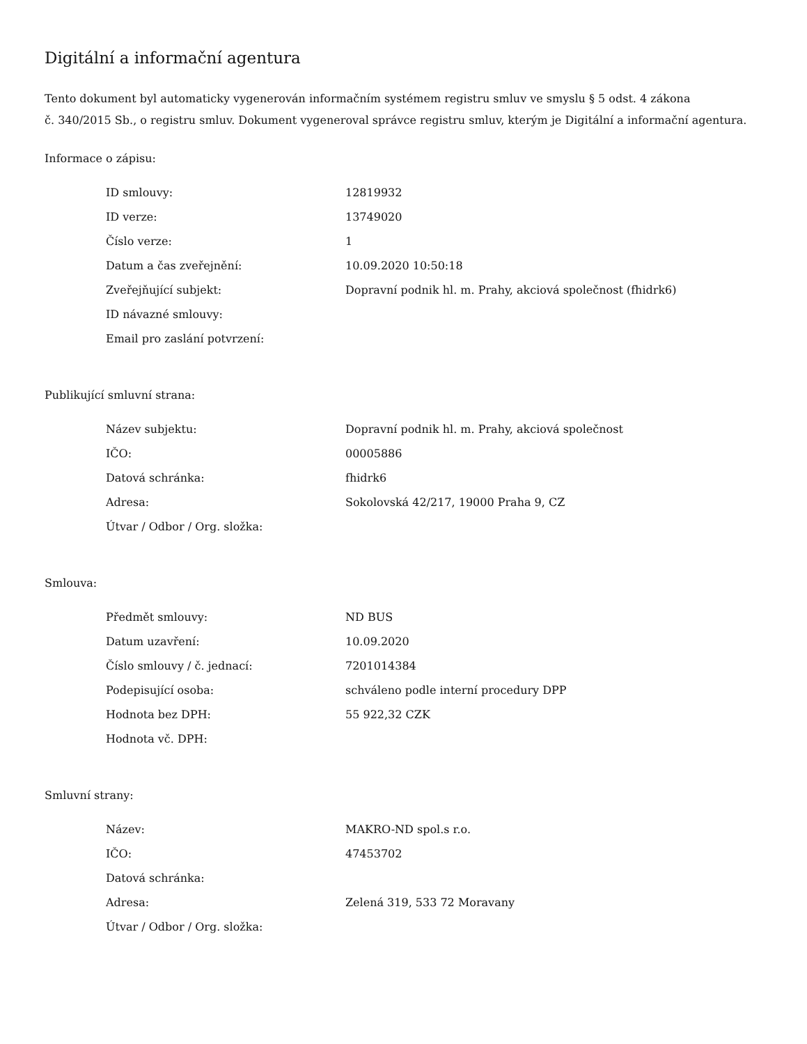Digitální a informační agentura
Tento dokument byl automaticky vygenerován informačním systémem registru smluv ve smyslu § 5 odst. 4 zákona
č. 340/2015 Sb., o registru smluv. Dokument vygeneroval správce registru smluv, kterým je Digitální a informační agentura.
Informace o zápisu:
| ID smlouvy: | 12819932 |
| ID verze: | 13749020 |
| Číslo verze: | 1 |
| Datum a čas zveřejnění: | 10.09.2020 10:50:18 |
| Zveřejňující subjekt: | Dopravní podnik hl. m. Prahy, akciová společnost (fhidrk6) |
| ID návazné smlouvy: | |
| Email pro zaslání potvrzení: | |
Publikující smluvní strana:
| Název subjektu: | Dopravní podnik hl. m. Prahy, akciová společnost |
| IČO: | 00005886 |
| Datová schránka: | fhidrk6 |
| Adresa: | Sokolovská 42/217, 19000 Praha 9, CZ |
| Útvar / Odbor / Org. složka: | |
Smlouva:
| Předmět smlouvy: | ND BUS |
| Datum uzavření: | 10.09.2020 |
| Číslo smlouvy / č. jednací: | 7201014384 |
| Podepisující osoba: | schváleno podle interní procedury DPP |
| Hodnota bez DPH: | 55 922,32 CZK |
| Hodnota vč. DPH: | |
Smluvní strany:
| Název: | MAKRO-ND spol.s r.o. |
| IČO: | 47453702 |
| Datová schránka: | |
| Adresa: | Zelená 319, 533 72 Moravany |
| Útvar / Odbor / Org. složka: | |